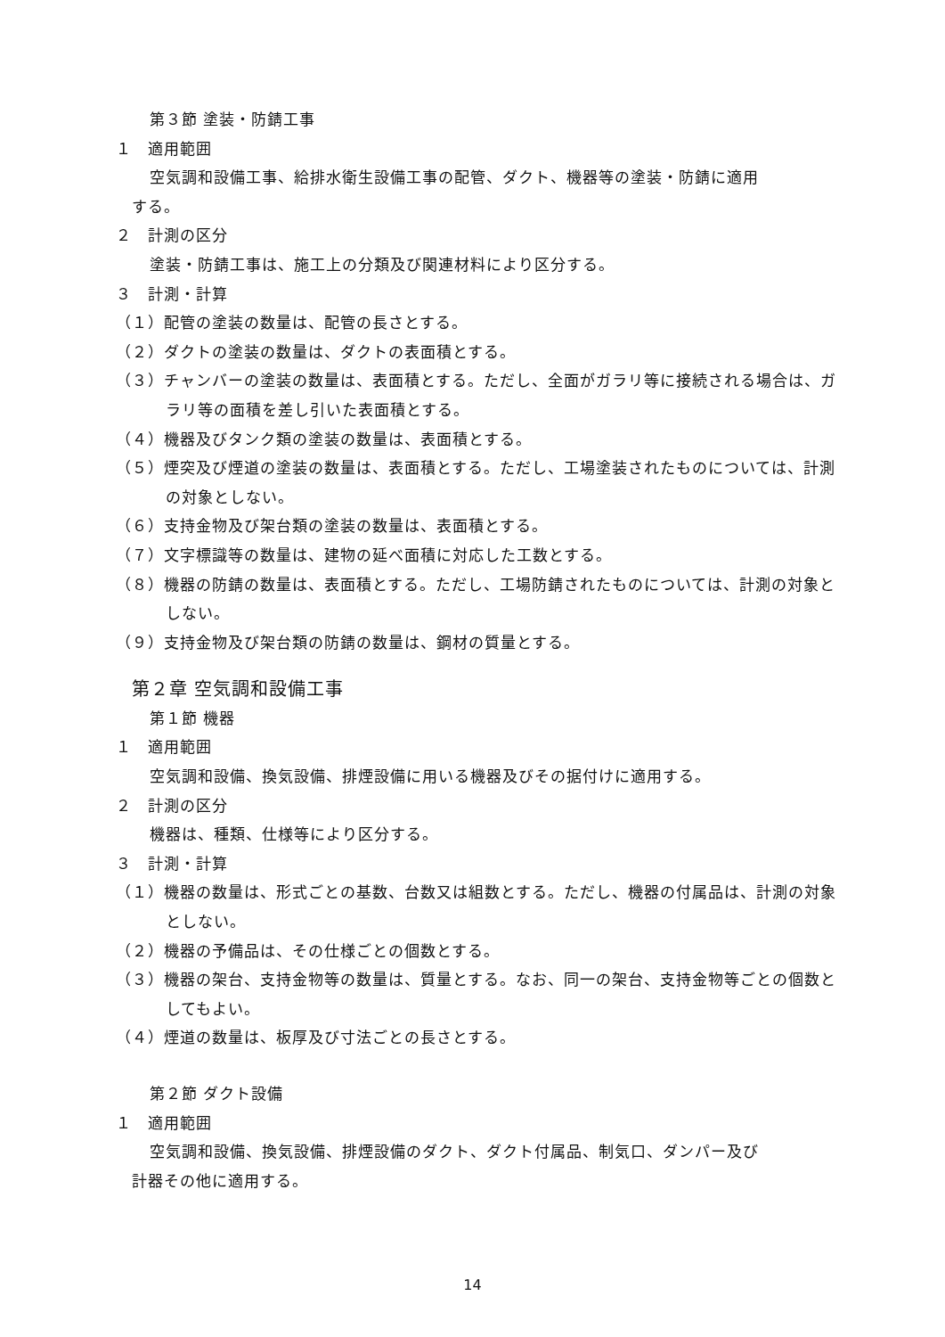第３節 塗装・防錆工事
１　適用範囲
空気調和設備工事、給排水衛生設備工事の配管、ダクト、機器等の塗装・防錆に適用
する。
２　計測の区分
塗装・防錆工事は、施工上の分類及び関連材料により区分する。
３　計測・計算
（１）配管の塗装の数量は、配管の長さとする。
（２）ダクトの塗装の数量は、ダクトの表面積とする。
（３）チャンバーの塗装の数量は、表面積とする。ただし、全面がガラリ等に接続される場合は、ガラリ等の面積を差し引いた表面積とする。
（４）機器及びタンク類の塗装の数量は、表面積とする。
（５）煙突及び煙道の塗装の数量は、表面積とする。ただし、工場塗装されたものについては、計測の対象としない。
（６）支持金物及び架台類の塗装の数量は、表面積とする。
（７）文字標識等の数量は、建物の延べ面積に対応した工数とする。
（８）機器の防錆の数量は、表面積とする。ただし、工場防錆されたものについては、計測の対象としない。
（９）支持金物及び架台類の防錆の数量は、鋼材の質量とする。
第２章 空気調和設備工事
第１節 機器
１　適用範囲
空気調和設備、換気設備、排煙設備に用いる機器及びその据付けに適用する。
２　計測の区分
機器は、種類、仕様等により区分する。
３　計測・計算
（１）機器の数量は、形式ごとの基数、台数又は組数とする。ただし、機器の付属品は、計測の対象としない。
（２）機器の予備品は、その仕様ごとの個数とする。
（３）機器の架台、支持金物等の数量は、質量とする。なお、同一の架台、支持金物等ごとの個数としてもよい。
（４）煙道の数量は、板厚及び寸法ごとの長さとする。
第２節 ダクト設備
１　適用範囲
空気調和設備、換気設備、排煙設備のダクト、ダクト付属品、制気口、ダンパー及び
計器その他に適用する。
14